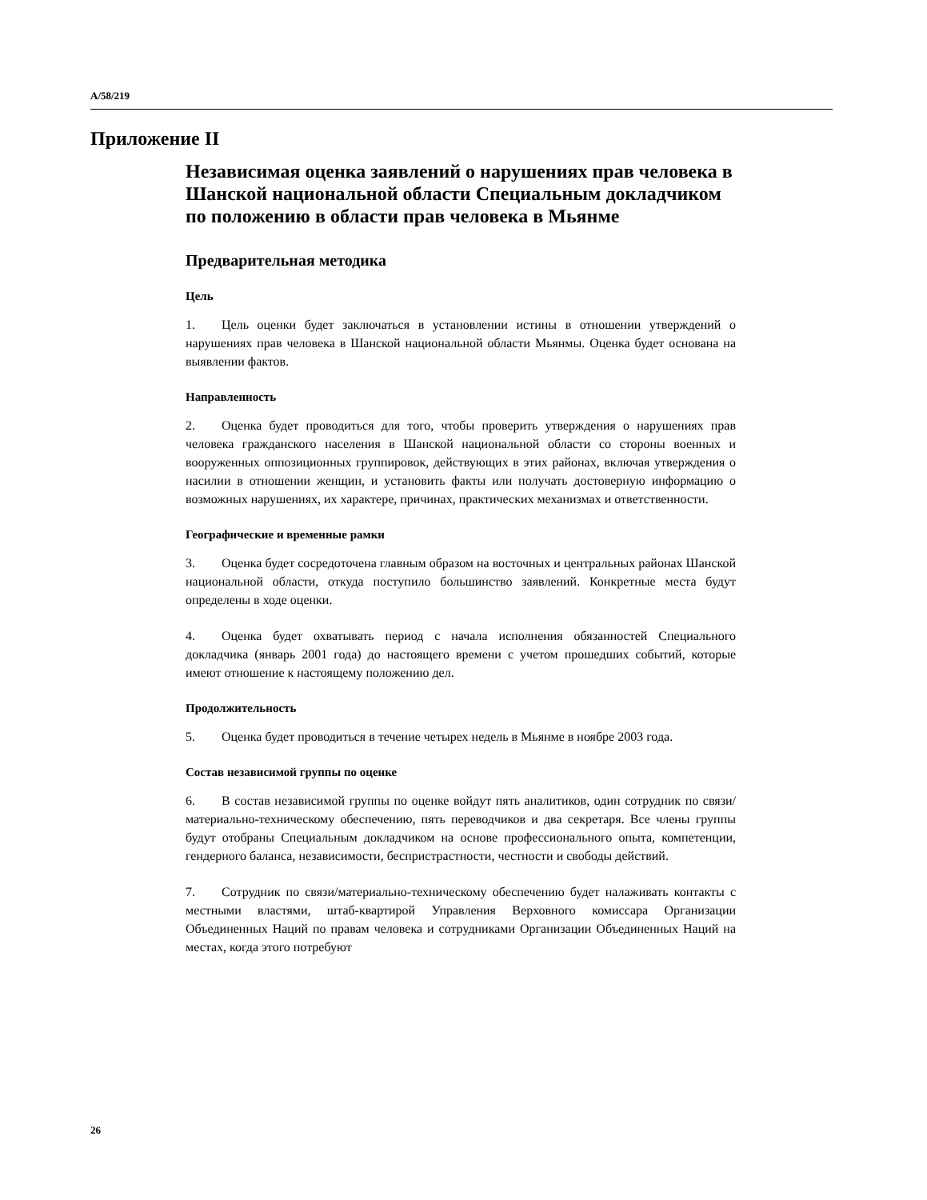A/58/219
Приложение II
Независимая оценка заявлений о нарушениях прав человека в Шанской национальной области Специальным докладчиком по положению в области прав человека в Мьянме
Предварительная методика
Цель
1. Цель оценки будет заключаться в установлении истины в отношении утверждений о нарушениях прав человека в Шанской национальной области Мьянмы. Оценка будет основана на выявлении фактов.
Направленность
2. Оценка будет проводиться для того, чтобы проверить утверждения о нарушениях прав человека гражданского населения в Шанской национальной области со стороны военных и вооруженных оппозиционных группировок, действующих в этих районах, включая утверждения о насилии в отношении женщин, и установить факты или получать достоверную информацию о возможных нарушениях, их характере, причинах, практических механизмах и ответственности.
Географические и временные рамки
3. Оценка будет сосредоточена главным образом на восточных и центральных районах Шанской национальной области, откуда поступило большинство заявлений. Конкретные места будут определены в ходе оценки.
4. Оценка будет охватывать период с начала исполнения обязанностей Специального докладчика (январь 2001 года) до настоящего времени с учетом прошедших событий, которые имеют отношение к настоящему положению дел.
Продолжительность
5. Оценка будет проводиться в течение четырех недель в Мьянме в ноябре 2003 года.
Состав независимой группы по оценке
6. В состав независимой группы по оценке войдут пять аналитиков, один сотрудник по связи/материально-техническому обеспечению, пять переводчиков и два секретаря. Все члены группы будут отобраны Специальным докладчиком на основе профессионального опыта, компетенции, гендерного баланса, независимости, беспристрастности, честности и свободы действий.
7. Сотрудник по связи/материально-техническому обеспечению будет налаживать контакты с местными властями, штаб-квартирой Управления Верховного комиссара Организации Объединенных Наций по правам человека и сотрудниками Организации Объединенных Наций на местах, когда этого потребуют
26